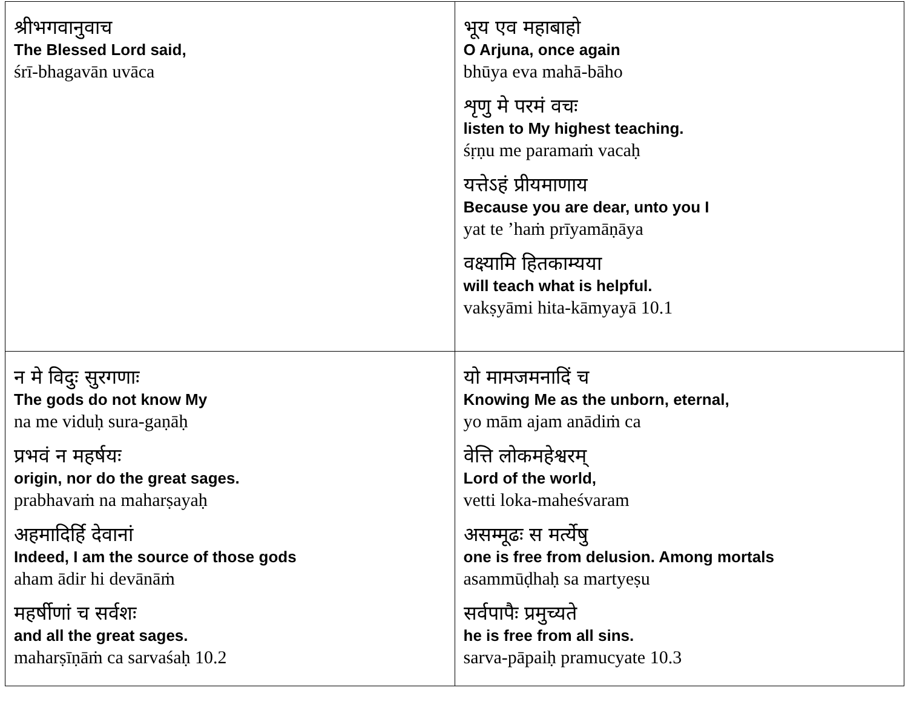| श्रीभगवानुवाच The Blessed Lord said, śrī-bhagavān uvāca | भूय एव महाबाहो O Arjuna, once again bhūya eva mahā-bāho शृणु मे परमं वचः listen to My highest teaching. śṛṇu me paramaṁ vacaḥ यत्तेऽहं प्रीयमाणाय Because you are dear, unto you I yat te ’haṁ prīyamāṇāya वक्ष्यामि हितकाम्यया will teach what is helpful. vakṣyāmi hita-kāmyayā 10.1 |
| न मे विदुः सुरगणाः The gods do not know My na me viduḥ sura-gaṇāḥ प्रभवं न महर्षयः origin, nor do the great sages. prabhavaṁ na maharṣayaḥ अहमादिर्हि देवानां Indeed, I am the source of those gods aham ādir hi devānāṁ महर्षीणां च सर्वशः and all the great sages. maharṣīṇāṁ ca sarvaśaḥ 10.2 | यो मामजमनादिं च Knowing Me as the unborn, eternal, yo mām ajam anādiṁ ca वेत्ति लोकमहेश्वरम् Lord of the world, vetti loka-maheśvaram असम्मूढः स मर्त्येषु one is free from delusion. Among mortals asammūḍhaḥ sa martyeṣu सर्वपापैः प्रमुच्यते he is free from all sins. sarva-pāpaiḥ pramucyate 10.3 |